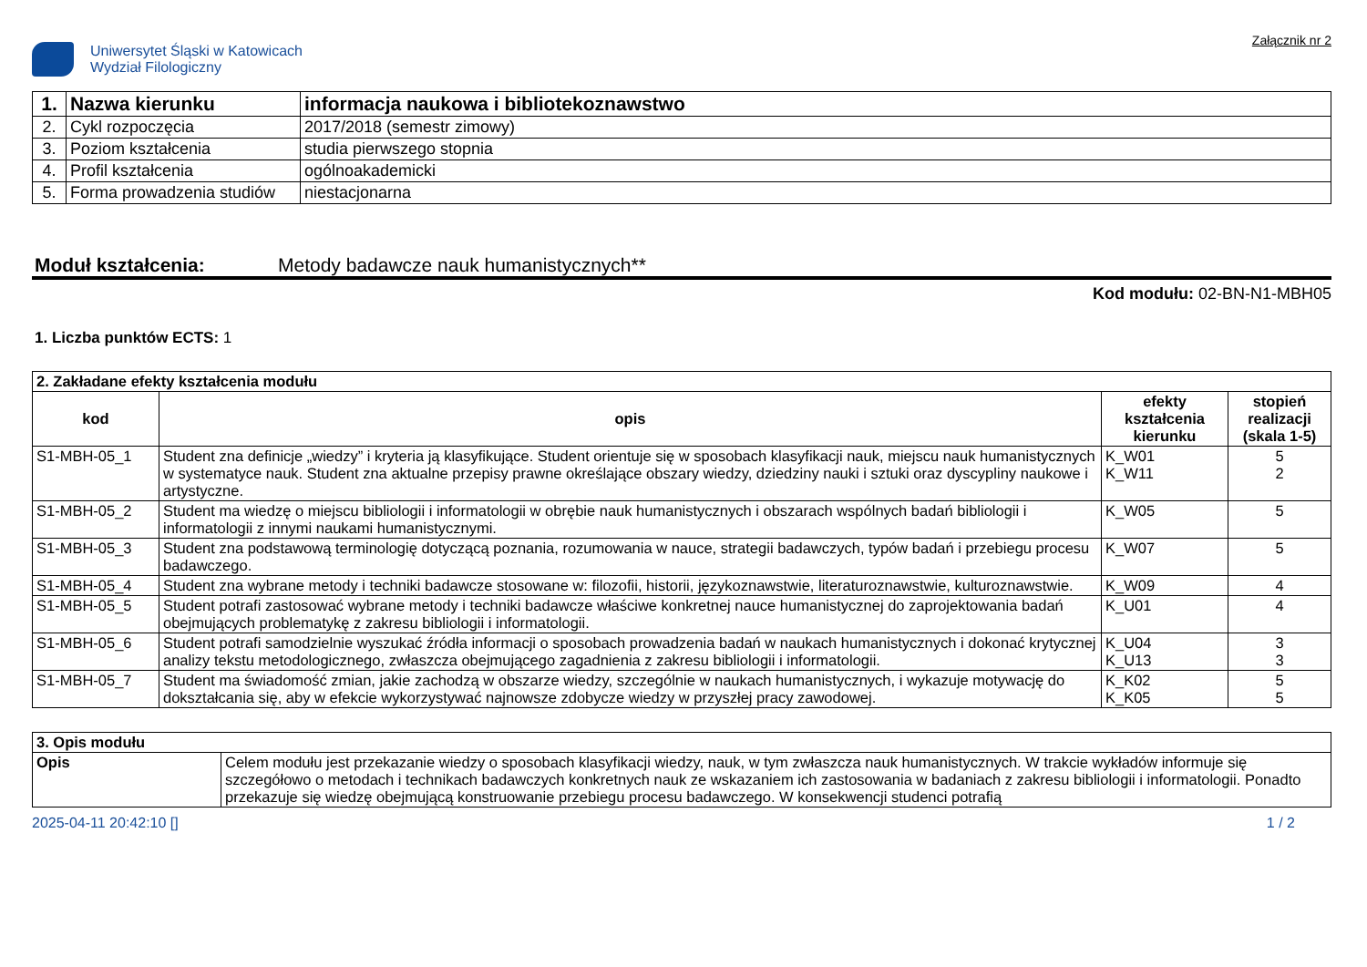Uniwersytet Śląski w Katowicach
Wydział Filologiczny
Załącznik nr 2
| 1. | Nazwa kierunku | informacja naukowa i bibliotekoznawstwo |
| 2. | Cykl rozpoczęcia | 2017/2018 (semestr zimowy) |
| 3. | Poziom kształcenia | studia pierwszego stopnia |
| 4. | Profil kształcenia | ogólnoakademicki |
| 5. | Forma prowadzenia studiów | niestacjonarna |
Moduł kształcenia: Metody badawcze nauk humanistycznych**
Kod modułu: 02-BN-N1-MBH05
1. Liczba punktów ECTS: 1
| 2. Zakładane efekty kształcenia modułu | | | |
| --- | --- | --- | --- |
| kod | opis | efekty kształcenia kierunku | stopień realizacji (skala 1-5) |
| S1-MBH-05_1 | Student zna definicje „wiedzy” i kryteria ją klasyfikujące. Student orientuje się w sposobach klasyfikacji nauk, miejscu nauk humanistycznych w systematyce nauk. Student zna aktualne przepisy prawne określające obszary wiedzy, dziedziny nauki i sztuki oraz dyscypliny naukowe i artystyczne. | K_W01 K_W11 | 5 2 |
| S1-MBH-05_2 | Student ma wiedzę o miejscu bibliologii i informatologii w obrębie nauk humanistycznych i obszarach wspólnych badań bibliologii i informatologii z innymi naukami humanistycznymi. | K_W05 | 5 |
| S1-MBH-05_3 | Student zna podstawową terminologię dotyczącą poznania, rozumowania w nauce, strategii badawczych, typów badań i przebiegu procesu badawczego. | K_W07 | 5 |
| S1-MBH-05_4 | Student zna wybrane metody i techniki badawcze stosowane w: filozofii, historii, językoznawstwie, literaturoznawstwie, kulturoznawstwie. | K_W09 | 4 |
| S1-MBH-05_5 | Student potrafi zastosować wybrane metody i techniki badawcze właściwe konkretnej nauce humanistycznej do zaprojektowania badań obejmujących problematykę z zakresu bibliologii i informatologii. | K_U01 | 4 |
| S1-MBH-05_6 | Student potrafi samodzielnie wyszukać źródła informacji o sposobach prowadzenia badań w naukach humanistycznych i dokonać krytycznej analizy tekstu metodologicznego, zwłaszcza obejmującego zagadnienia z zakresu bibliologii i informatologii. | K_U04 K_U13 | 3 3 |
| S1-MBH-05_7 | Student ma świadomość zmian, jakie zachodzą w obszarze wiedzy, szczególnie w naukach humanistycznych, i wykazuje motywację do dokształcania się, aby w efekcie wykorzystywać najnowsze zdobycze wiedzy w przyszłej pracy zawodowej. | K_K02 K_K05 | 5 5 |
| 3. Opis modułu | |
| --- | --- |
| Opis | Celem modułu jest przekazanie wiedzy o sposobach klasyfikacji wiedzy, nauk, w tym zwłaszcza nauk humanistycznych. W trakcie wykładów informuje się szczegółowo o metodach i technikach badawczych konkretnych nauk ze wskazaniem ich zastosowania w badaniach z zakresu bibliologii i informatologii. Ponadto przekazuje się wiedzę obejmującą konstruowanie przebiegu procesu badawczego. W konsekwencji studenci potrafią |
2025-04-11 20:42:10 [] 1 / 2